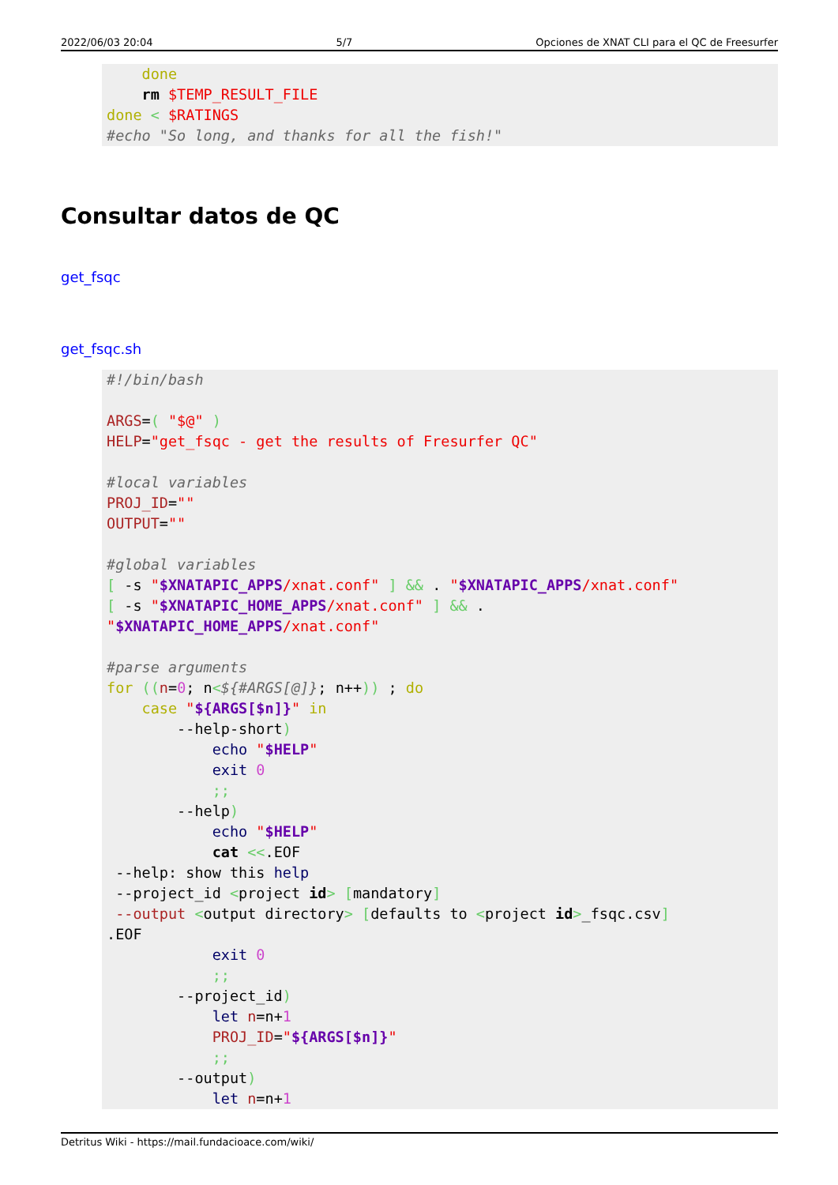2022/06/03 20:04 5/7 Opciones de XNAT CLI para el QC de Freesurfer
    done
    rm $TEMP_RESULT_FILE
done < $RATINGS
#echo "So long, and thanks for all the fish!"
Consultar datos de QC
get_fsqc
get_fsqc.sh
#!/bin/bash

ARGS=( "$@" )
HELP="get_fsqc - get the results of Fresurfer QC"

#local variables
PROJ_ID=""
OUTPUT=""

#global variables
[ -s "$XNATAPIC_APPS/xnat.conf" ] && . "$XNATAPIC_APPS/xnat.conf"
[ -s "$XNATAPIC_HOME_APPS/xnat.conf" ] && .
"$XNATAPIC_HOME_APPS/xnat.conf"

#parse arguments
for ((n=0; n<${#ARGS[@]}; n++)) ; do
    case "${ARGS[$n]}" in
        --help-short)
            echo "$HELP"
            exit 0
            ;;
        --help)
            echo "$HELP"
            cat <<.EOF
 --help: show this help
 --project_id <project id> [mandatory]
 --output <output directory> [defaults to <project id>_fsqc.csv]
.EOF
            exit 0
            ;;
        --project_id)
            let n=n+1
            PROJ_ID="${ARGS[$n]}"
            ;;
        --output)
            let n=n+1
Detritus Wiki - https://mail.fundacioace.com/wiki/